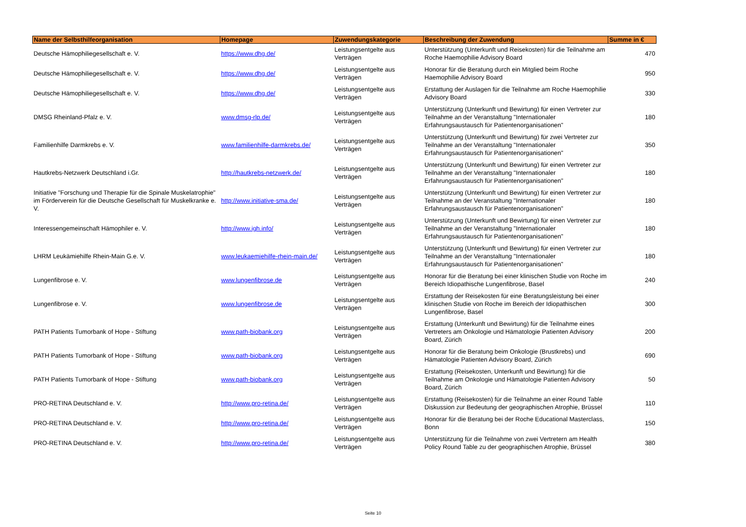| Name der Selbsthilfeorganisation | Homepage | Zuwendungskategorie | Beschreibung der Zuwendung | Summe in € |
| --- | --- | --- | --- | --- |
| Deutsche Hämophiliegesellschaft e. V. | https://www.dhg.de/ | Leistungsentgelte aus Verträgen | Unterstützung (Unterkunft und Reisekosten) für die Teilnahme am Roche Haemophilie Advisory Board | 470 |
| Deutsche Hämophiliegesellschaft e. V. | https://www.dhg.de/ | Leistungsentgelte aus Verträgen | Honorar für die Beratung durch ein Mitglied beim Roche Haemophilie Advisory Board | 950 |
| Deutsche Hämophiliegesellschaft e. V. | https://www.dhg.de/ | Leistungsentgelte aus Verträgen | Erstattung der Auslagen für die Teilnahme am Roche Haemophilie Advisory Board | 330 |
| DMSG Rheinland-Pfalz e. V. | www.dmsg-rlp.de/ | Leistungsentgelte aus Verträgen | Unterstützung (Unterkunft und Bewirtung) für einen Vertreter zur Teilnahme an der Veranstaltung "Internationaler Erfahrungsaustausch für Patientenorganisationen" | 180 |
| Familienhilfe Darmkrebs e. V. | www.familienhilfe-darmkrebs.de/ | Leistungsentgelte aus Verträgen | Unterstützung (Unterkunft und Bewirtung) für zwei Vertreter zur Teilnahme an der Veranstaltung "Internationaler Erfahrungsaustausch für Patientenorganisationen" | 350 |
| Hautkrebs-Netzwerk Deutschland i.Gr. | http://hautkrebs-netzwerk.de/ | Leistungsentgelte aus Verträgen | Unterstützung (Unterkunft und Bewirtung) für einen Vertreter zur Teilnahme an der Veranstaltung "Internationaler Erfahrungsaustausch für Patientenorganisationen" | 180 |
| Initiative "Forschung und Therapie für die Spinale Muskelatrophie" im Förderverein für die Deutsche Gesellschaft für Muskelkranke e. V. | http://www.initiative-sma.de/ | Leistungsentgelte aus Verträgen | Unterstützung (Unterkunft und Bewirtung) für einen Vertreter zur Teilnahme an der Veranstaltung "Internationaler Erfahrungsaustausch für Patientenorganisationen" | 180 |
| Interessengemeinschaft Hämophiler e. V. | http://www.igh.info/ | Leistungsentgelte aus Verträgen | Unterstützung (Unterkunft und Bewirtung) für einen Vertreter zur Teilnahme an der Veranstaltung "Internationaler Erfahrungsaustausch für Patientenorganisationen" | 180 |
| LHRM Leukämiehilfe Rhein-Main G.e. V. | www.leukaemiehilfe-rhein-main.de/ | Leistungsentgelte aus Verträgen | Unterstützung (Unterkunft und Bewirtung) für einen Vertreter zur Teilnahme an der Veranstaltung "Internationaler Erfahrungsaustausch für Patientenorganisationen" | 180 |
| Lungenfibrose e. V. | www.lungenfibrose.de | Leistungsentgelte aus Verträgen | Honorar für die Beratung bei einer klinischen Studie von Roche im Bereich Idiopathische Lungenfibrose, Basel | 240 |
| Lungenfibrose e. V. | www.lungenfibrose.de | Leistungsentgelte aus Verträgen | Erstattung der Reisekosten für eine Beratungsleistung bei einer klinischen Studie von Roche im Bereich der Idiopathischen Lungenfibrose, Basel | 300 |
| PATH Patients Tumorbank of Hope - Stiftung | www.path-biobank.org | Leistungsentgelte aus Verträgen | Erstattung (Unterkunft und Bewirtung) für die Teilnahme eines Vertreters am Onkologie und Hämatologie Patienten Advisory Board, Zürich | 200 |
| PATH Patients Tumorbank of Hope - Stiftung | www.path-biobank.org | Leistungsentgelte aus Verträgen | Honorar für die Beratung beim Onkologie (Brustkrebs) und Hämatologie Patienten Advisory Board, Zürich | 690 |
| PATH Patients Tumorbank of Hope - Stiftung | www.path-biobank.org | Leistungsentgelte aus Verträgen | Erstattung (Reisekosten, Unterkunft und Bewirtung) für die Teilnahme am Onkologie und Hämatologie Patienten Advisory Board, Zürich | 50 |
| PRO-RETINA Deutschland e. V. | http://www.pro-retina.de/ | Leistungsentgelte aus Verträgen | Erstattung (Reisekosten) für die Teilnahme an einer Round Table Diskussion zur Bedeutung der geographischen Atrophie, Brüssel | 110 |
| PRO-RETINA Deutschland e. V. | http://www.pro-retina.de/ | Leistungsentgelte aus Verträgen | Honorar für die Beratung bei der Roche Educational Masterclass, Bonn | 150 |
| PRO-RETINA Deutschland e. V. | http://www.pro-retina.de/ | Leistungsentgelte aus Verträgen | Unterstützung für die Teilnahme von zwei Vertretern am Health Policy Round Table zu der geographischen Atrophie, Brüssel | 380 |
Seite 10